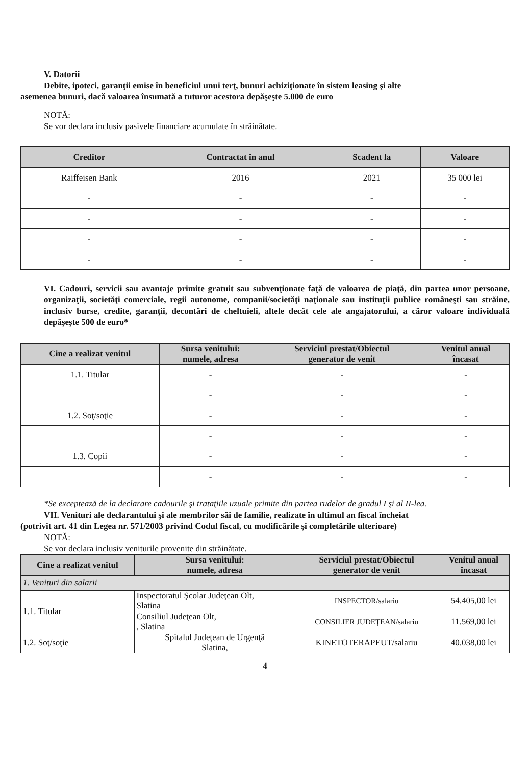V. Datorii
Debite, ipoteci, garanţii emise în beneficiul unui terţ, bunuri achiziţionate în sistem leasing şi alte
asemenea bunuri, dacă valoarea însumată a tuturor acestora depăşeşte 5.000 de euro
NOTĂ:
Se vor declara inclusiv pasivele financiare acumulate în străinătate.
| Creditor | Contractat în anul | Scadent la | Valoare |
| --- | --- | --- | --- |
| Raiffeisen Bank | 2016 | 2021 | 35 000 lei |
| - | - | - | - |
| - | - | - | - |
| - | - | - | - |
| - | - | - | - |
VI. Cadouri, servicii sau avantaje primite gratuit sau subvenţionate faţă de valoarea de piaţă, din partea unor persoane, organizaţii, societăţi comerciale, regii autonome, companii/societăţi naţionale sau instituţii publice româneşti sau străine, inclusiv burse, credite, garanţii, decontări de cheltuieli, altele decât cele ale angajatorului, a căror valoare individuală depăşeşte 500 de euro*
| Cine a realizat venitul | Sursa venitului: numele, adresa | Serviciul prestat/Obiectul generator de venit | Venitul anual încasat |
| --- | --- | --- | --- |
| 1.1. Titular | - | - | - |
| | - | - | - |
| 1.2. Soţ/soţie | - | - | - |
| | - | - | - |
| 1.3. Copii | - | - | - |
| | - | - | - |
*Se exceptează de la declarare cadourile şi trataţiile uzuale primite din partea rudelor de gradul I şi al II-lea.
VII. Venituri ale declarantului şi ale membrilor săi de familie, realizate în ultimul an fiscal încheiat
(potrivit art. 41 din Legea nr. 571/2003 privind Codul fiscal, cu modificările şi completările ulterioare)
NOTĂ:
Se vor declara inclusiv veniturile provenite din străinătate.
| Cine a realizat venitul | Sursa venitului: numele, adresa | Serviciul prestat/Obiectul generator de venit | Venitul anual încasat |
| --- | --- | --- | --- |
| 1. Venituri din salarii | | | |
| 1.1. Titular | Inspectoratul Şcolar Judeţean Olt, Slatina | INSPECTOR/salariu | 54.405,00 lei |
| | Consiliul Judeţean Olt, , Slatina | CONSILIER JUDEŢEAN/salariu | 11.569,00 lei |
| 1.2. Soţ/soţie | Spitalul Judeţean de Urgenţă Slatina, | KINETOTERAPEUT/salariu | 40.038,00 lei |
4